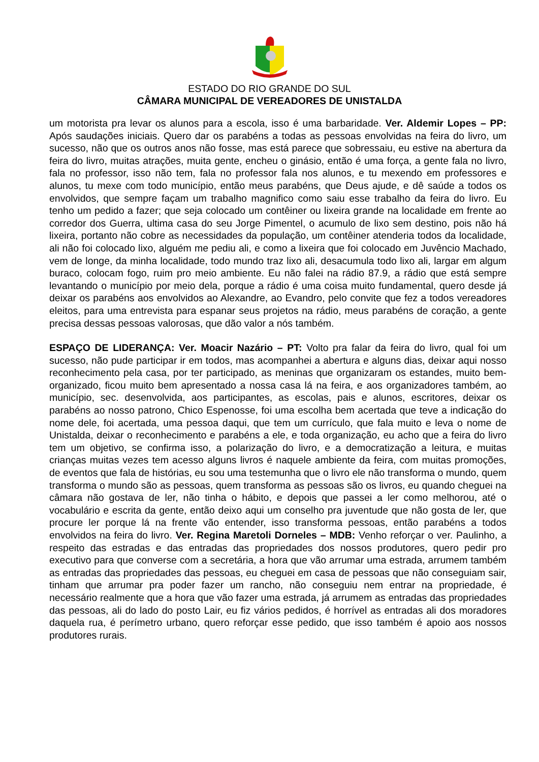ESTADO DO RIO GRANDE DO SUL
CÂMARA MUNICIPAL DE VEREADORES DE UNISTALDA
um motorista pra levar os alunos para a escola, isso é uma barbaridade. Ver. Aldemir Lopes – PP: Após saudações iniciais. Quero dar os parabéns a todas as pessoas envolvidas na feira do livro, um sucesso, não que os outros anos não fosse, mas está parece que sobressaiu, eu estive na abertura da feira do livro, muitas atrações, muita gente, encheu o ginásio, então é uma força, a gente fala no livro, fala no professor, isso não tem, fala no professor fala nos alunos, e tu mexendo em professores e alunos, tu mexe com todo município, então meus parabéns, que Deus ajude, e dê saúde a todos os envolvidos, que sempre façam um trabalho magnifico como saiu esse trabalho da feira do livro. Eu tenho um pedido a fazer; que seja colocado um contêiner ou lixeira grande na localidade em frente ao corredor dos Guerra, ultima casa do seu Jorge Pimentel, o acumulo de lixo sem destino, pois não há lixeira, portanto não cobre as necessidades da população, um contêiner atenderia todos da localidade, ali não foi colocado lixo, alguém me pediu ali, e como a lixeira que foi colocado em Juvêncio Machado, vem de longe, da minha localidade, todo mundo traz lixo ali, desacumula todo lixo ali, largar em algum buraco, colocam fogo, ruim pro meio ambiente. Eu não falei na rádio 87.9, a rádio que está sempre levantando o município por meio dela, porque a rádio é uma coisa muito fundamental, quero desde já deixar os parabéns aos envolvidos ao Alexandre, ao Evandro, pelo convite que fez a todos vereadores eleitos, para uma entrevista para espanar seus projetos na rádio, meus parabéns de coração, a gente precisa dessas pessoas valorosas, que dão valor a nós também.
ESPAÇO DE LIDERANÇA: Ver. Moacir Nazário – PT: Volto pra falar da feira do livro, qual foi um sucesso, não pude participar ir em todos, mas acompanhei a abertura e alguns dias, deixar aqui nosso reconhecimento pela casa, por ter participado, as meninas que organizaram os estandes, muito bem-organizado, ficou muito bem apresentado a nossa casa lá na feira, e aos organizadores também, ao município, sec. desenvolvida, aos participantes, as escolas, pais e alunos, escritores, deixar os parabéns ao nosso patrono, Chico Espenosse, foi uma escolha bem acertada que teve a indicação do nome dele, foi acertada, uma pessoa daqui, que tem um currículo, que fala muito e leva o nome de Unistalda, deixar o reconhecimento e parabéns a ele, e toda organização, eu acho que a feira do livro tem um objetivo, se confirma isso, a polarização do livro, e a democratização a leitura, e muitas crianças muitas vezes tem acesso alguns livros é naquele ambiente da feira, com muitas promoções, de eventos que fala de histórias, eu sou uma testemunha que o livro ele não transforma o mundo, quem transforma o mundo são as pessoas, quem transforma as pessoas são os livros, eu quando cheguei na câmara não gostava de ler, não tinha o hábito, e depois que passei a ler como melhorou, até o vocabulário e escrita da gente, então deixo aqui um conselho pra juventude que não gosta de ler, que procure ler porque lá na frente vão entender, isso transforma pessoas, então parabéns a todos envolvidos na feira do livro. Ver. Regina Maretoli Dorneles – MDB: Venho reforçar o ver. Paulinho, a respeito das estradas e das entradas das propriedades dos nossos produtores, quero pedir pro executivo para que converse com a secretária, a hora que vão arrumar uma estrada, arrumem também as entradas das propriedades das pessoas, eu cheguei em casa de pessoas que não conseguiam sair, tinham que arrumar pra poder fazer um rancho, não conseguiu nem entrar na propriedade, é necessário realmente que a hora que vão fazer uma estrada, já arrumem as entradas das propriedades das pessoas, ali do lado do posto Lair, eu fiz vários pedidos, é horrível as entradas ali dos moradores daquela rua, é perímetro urbano, quero reforçar esse pedido, que isso também é apoio aos nossos produtores rurais.